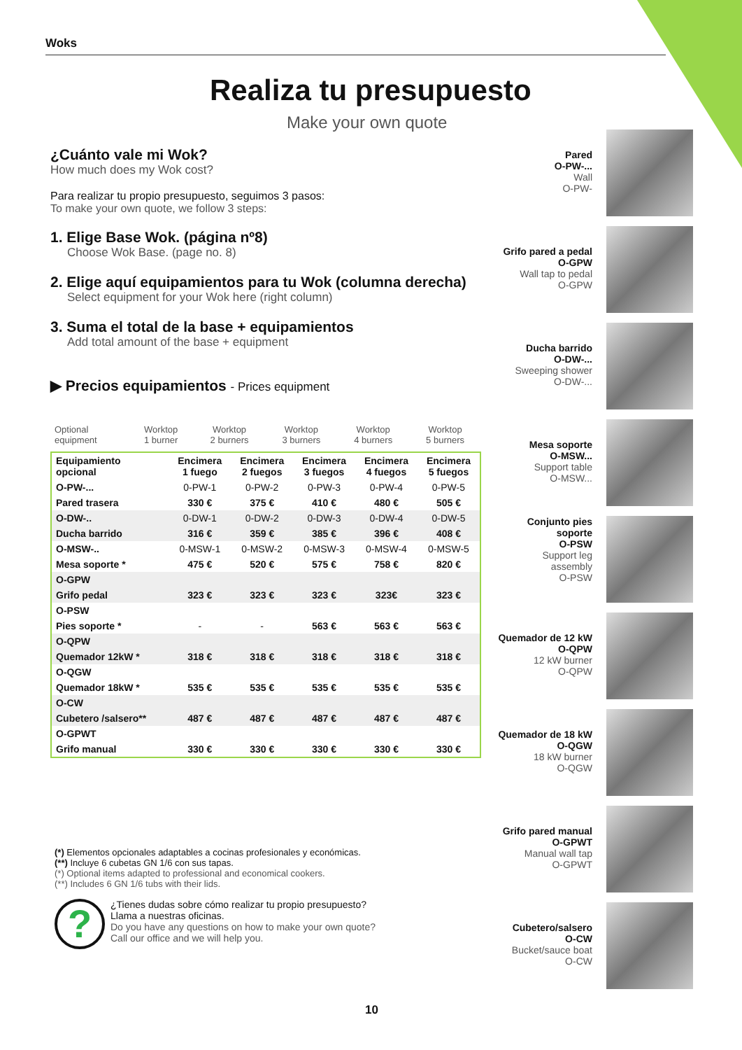Woks
Realiza tu presupuesto
Make your own quote
¿Cuánto vale mi Wok?
How much does my Wok cost?
Para realizar tu propio presupuesto, seguimos 3 pasos:
To make your own quote, we follow 3 steps:
1. Elige Base Wok. (página nº8)
Choose Wok Base. (page no. 8)
2. Elige aquí equipamientos para tu Wok (columna derecha)
Select equipment for your Wok here (right column)
3. Suma el total de la base + equipamientos
Add total amount of the base + equipment
▶ Precios equipamientos - Prices equipment
| Optional equipment | Worktop 1 burner | Worktop 2 burners | Worktop 3 burners | Worktop 4 burners | Worktop 5 burners |
| Equipamiento opcional | Encimera 1 fuego | Encimera 2 fuegos | Encimera 3 fuegos | Encimera 4 fuegos | Encimera 5 fuegos |
| --- | --- | --- | --- | --- | --- |
| O-PW-... | 0-PW-1 | 0-PW-2 | 0-PW-3 | 0-PW-4 | 0-PW-5 |
| Pared trasera | 330 € | 375 € | 410 € | 480 € | 505 € |
| O-DW-.. | 0-DW-1 | 0-DW-2 | 0-DW-3 | 0-DW-4 | 0-DW-5 |
| Ducha barrido | 316 € | 359 € | 385 € | 396 € | 408 € |
| O-MSW-.. | 0-MSW-1 | 0-MSW-2 | 0-MSW-3 | 0-MSW-4 | 0-MSW-5 |
| Mesa soporte * | 475 € | 520 € | 575 € | 758 € | 820 € |
| O-GPW | | | | | |
| Grifo pedal | 323 € | 323 € | 323 € | 323€ | 323 € |
| O-PSW | | | | | |
| Pies soporte * | - | - | 563 € | 563 € | 563 € |
| O-QPW | | | | | |
| Quemador 12kW * | 318 € | 318 € | 318 € | 318 € | 318 € |
| O-QGW | | | | | |
| Quemador 18kW * | 535 € | 535 € | 535 € | 535 € | 535 € |
| O-CW | | | | | |
| Cubetero /salsero** | 487 € | 487 € | 487 € | 487 € | 487 € |
| O-GPWT | | | | | |
| Grifo manual | 330 € | 330 € | 330 € | 330 € | 330 € |
Pared
O-PW-...
Wall
O-PW-
Grifo pared a pedal
O-GPW
Wall tap to pedal
O-GPW
Ducha barrido
O-DW-...
Sweeping shower
O-DW-...
Mesa soporte
O-MSW...
Support table
O-MSW...
Conjunto pies
soporte
O-PSW
Support leg
assembly
O-PSW
Quemador de 12 kW
O-QPW
12 kW burner
O-QPW
Quemador de 18 kW
O-QGW
18 kW burner
O-QGW
Grifo pared manual
O-GPWT
Manual wall tap
O-GPWT
Cubetero/salsero
O-CW
Bucket/sauce boat
O-CW
(*) Elementos opcionales adaptables a cocinas profesionales y económicas.
(**) Incluye 6 cubetas GN 1/6 con sus tapas.
(*) Optional items adapted to professional and economical cookers.
(**) Includes 6 GN 1/6 tubs with their lids.
?
¿Tienes dudas sobre cómo realizar tu propio presupuesto?
Llama a nuestras oficinas.
Do you have any questions on how to make your own quote?
Call our office and we will help you.
10